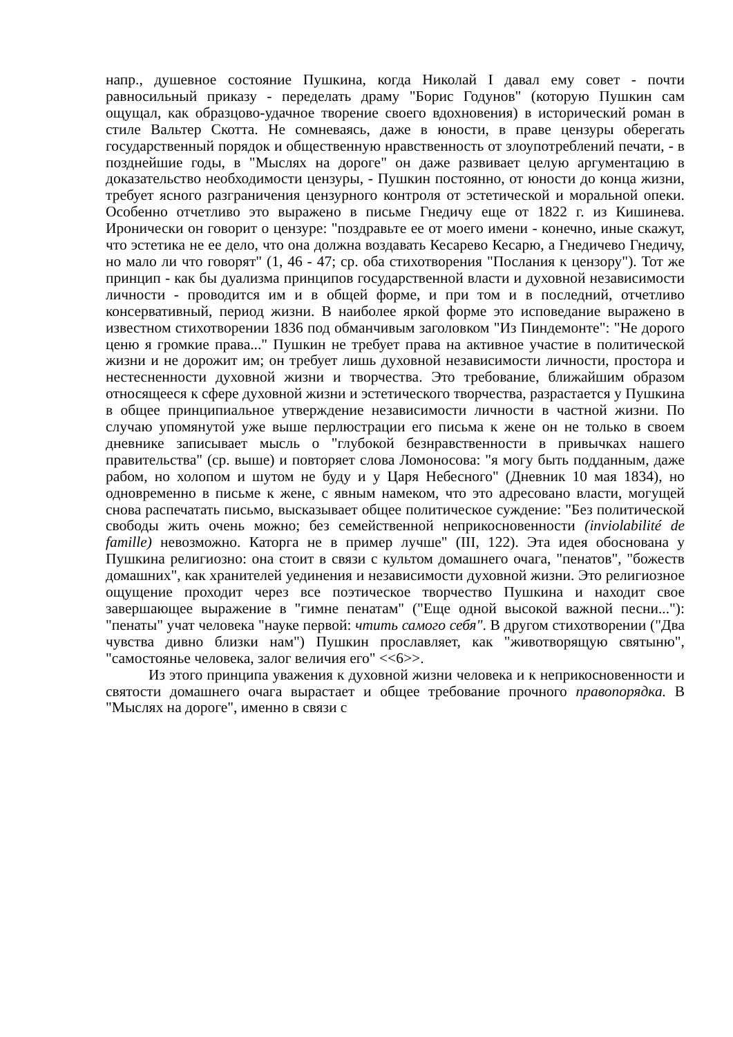напр., душевное состояние Пушкина, когда Николай I давал ему совет - почти равносильный приказу - переделать драму "Борис Годунов" (которую Пушкин сам ощущал, как образцово-удачное творение своего вдохновения) в исторический роман в стиле Вальтер Скотта. Не сомневаясь, даже в юности, в праве цензуры оберегать государственный порядок и общественную нравственность от злоупотреблений печати, - в позднейшие годы, в "Мыслях на дороге" он даже развивает целую аргументацию в доказательство необходимости цензуры, - Пушкин постоянно, от юности до конца жизни, требует ясного разграничения цензурного контроля от эстетической и моральной опеки. Особенно отчетливо это выражено в письме Гнедичу еще от 1822 г. из Кишинева. Иронически он говорит о цензуре: "поздравьте ее от моего имени - конечно, иные скажут, что эстетика не ее дело, что она должна воздавать Кесарево Кесарю, а Гнедичево Гнедичу, но мало ли что говорят" (1, 46 - 47; ср. оба стихотворения "Послания к цензору"). Тот же принцип - как бы дуализма принципов государственной власти и духовной независимости личности - проводится им и в общей форме, и при том и в последний, отчетливо консервативный, период жизни. В наиболее яркой форме это исповедание выражено в известном стихотворении 1836 под обманчивым заголовком "Из Пиндемонте": "Не дорого ценю я громкие права..." Пушкин не требует права на активное участие в политической жизни и не дорожит им; он требует лишь духовной независимости личности, простора и нестесненности духовной жизни и творчества. Это требование, ближайшим образом относящееся к сфере духовной жизни и эстетического творчества, разрастается у Пушкина в общее принципиальное утверждение независимости личности в частной жизни. По случаю упомянутой уже выше перлюстрации его письма к жене он не только в своем дневнике записывает мысль о "глубокой безнравственности в привычках нашего правительства" (ср. выше) и повторяет слова Ломоносова: "я могу быть подданным, даже рабом, но холопом и шутом не буду и у Царя Небесного" (Дневник 10 мая 1834), но одновременно в письме к жене, с явным намеком, что это адресовано власти, могущей снова распечатать письмо, высказывает общее политическое суждение: "Без политической свободы жить очень можно; без семейственной неприкосновенности (inviolabilité de famille) невозможно. Каторга не в пример лучше" (III, 122). Эта идея обоснована у Пушкина религиозно: она стоит в связи с культом домашнего очага, "пенатов", "божеств домашних", как хранителей уединения и независимости духовной жизни. Это религиозное ощущение проходит через все поэтическое творчество Пушкина и находит свое завершающее выражение в "гимне пенатам" ("Еще одной высокой важной песни..."): "пенаты" учат человека "науке первой: чтить самого себя". В другом стихотворении ("Два чувства дивно близки нам") Пушкин прославляет, как "животворящую святыню", "самостоянье человека, залог величия его" <<6>>.
Из этого принципа уважения к духовной жизни человека и к неприкосновенности и святости домашнего очага вырастает и общее требование прочного правопорядка. В "Мыслях на дороге", именно в связи с